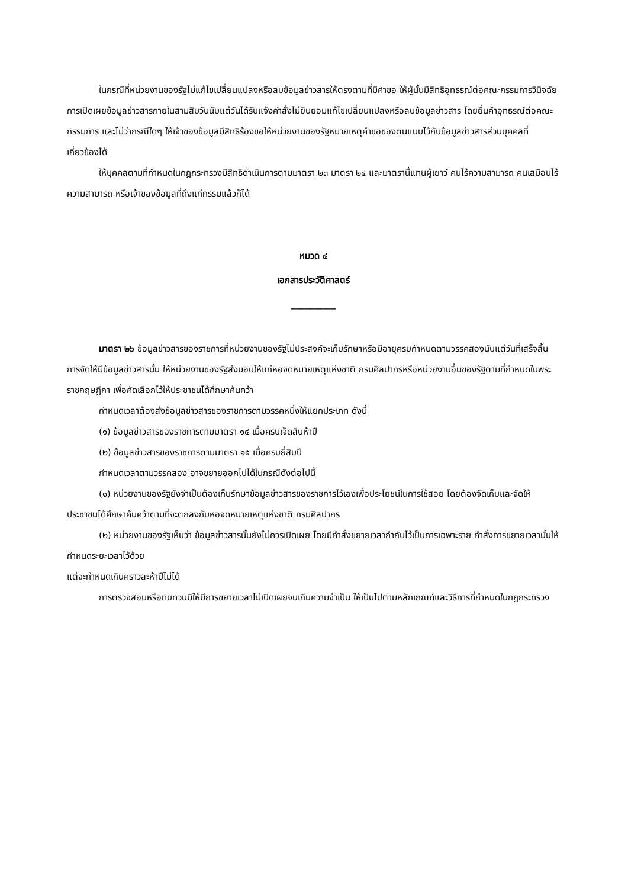ในกรณีที่หน่วยงานของรัฐไม่แก้ไขเปลี่ยนแปลงหรือลบข้อมูลข่าวสารให้ตรงตามที่มีคำขอ ให้ผู้นั้นมีสิทธิอุทธรณ์ต่อคณะกรรมการวินิจฉัยการเปิดเผยข้อมูลข่าวสารภายในสามสิบวันนับแต่วันได้รับแจ้งคำสั่งไม่ยินยอมแก้ไขเปลี่ยนแปลงหรือลบข้อมูลข่าวสาร โดยยื่นคำอุทธรณ์ต่อคณะกรรมการ และไม่ว่ากรณีใดๆ ให้เจ้าของข้อมูลมีสิทธิร้องขอให้หน่วยงานของรัฐหมายเหตุคำขอของตนแนบไว้กับข้อมูลข่าวสารส่วนบุคคลที่เกี่ยวข้องได้
ให้บุคคลตามที่กำหนดในกฎกระทรวงมีสิทธิดำเนินการตามมาตรา ๒๓ มาตรา ๒๔ และมาตรานี้แทนผู้เยาว์ คนไร้ความสามารถ คนเสมือนไร้ความสามารถ หรือเจ้าของข้อมูลที่ถึงแก่กรรมแล้วก็ได้
หมวด ๔
เอกสารประวัติศาสตร์
__________
มาตรา ๒๖ ข้อมูลข่าวสารของราชการที่หน่วยงานของรัฐไม่ประสงค์จะเก็บรักษาหรือมีอายุครบกำหนดตามวรรคสองนับแต่วันที่เสร็จสิ้นการจัดให้มีข้อมูลข่าวสารนั้น ให้หน่วยงานของรัฐส่งมอบให้แก่หอจดหมายเหตุแห่งชาติ กรมศิลปากรหรือหน่วยงานอื่นของรัฐตามที่กำหนดในพระราชกฤษฎีกา เพื่อคัดเลือกไว้ให้ประชาชนได้ศึกษาค้นคว้า
กำหนดเวลาต้องส่งข้อมูลข่าวสารของราชการตามวรรคหนึ่งให้แยกประเภท ดังนี้
(๑) ข้อมูลข่าวสารของราชการตามมาตรา ๑๔ เมื่อครบเจ็ดสิบห้าปี
(๒) ข้อมูลข่าวสารของราชการตามมาตรา ๑๕ เมื่อครบยี่สิบปี
กำหนดเวลาตามวรรคสอง อาจขยายออกไปได้ในกรณีดังต่อไปนี้
(๑) หน่วยงานของรัฐยังจำเป็นต้องเก็บรักษาข้อมูลข่าวสารของราชการไว้เองเพื่อประโยชน์ในการใช้สอย โดยต้องจัดเก็บและจัดให้ประชาชนได้ศึกษาค้นคว้าตามที่จะตกลงกับหอจดหมายเหตุแห่งชาติ กรมศิลปากร
(๒) หน่วยงานของรัฐเห็นว่า ข้อมูลข่าวสารนั้นยังไม่ควรเปิดเผย โดยมีคำสั่งขยายเวลากำกับไว้เป็นการเฉพาะราย คำสั่งการขยายเวลานั้นให้กำหนดระยะเวลาไว้ด้วย
แต่จะกำหนดเกินคราวละห้าปีไม่ได้
การตรวจสอบหรือทบทวนมิให้มีการขยายเวลาไม่เปิดเผยจนเกินความจำเป็น ให้เป็นไปตามหลักเกณฑ์และวิธีการที่กำหนดในกฎกระทรวง